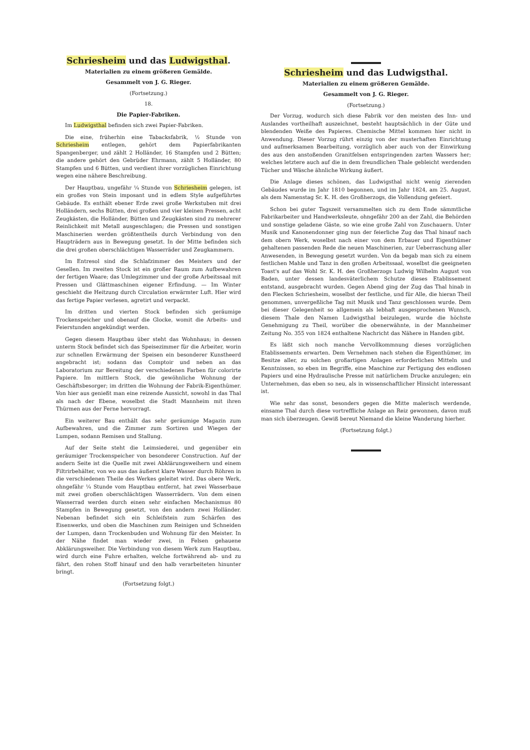Schriesheim und das Ludwigsthal.
Materialien zu einem größeren Gemälde.
Gesammelt von J. G. Rieger.
(Fortsetzung.)
18.
Die Papier-Fabriken.
Im Ludwigsthal befinden sich zwei Papier-Fabriken.
Die eine, früherhin eine Tabacksfabrik, ½ Stunde von Schriesheim entlegen, gehört dem Papierfabrikanten Spangenberger, und zählt 2 Holländer, 16 Stampfen und 2 Bütten; die andere gehört den Gebrüder Ehrmann, zählt 5 Holländer, 80 Stampfen und 6 Bütten, und verdient ihrer vorzüglichen Einrichtung wegen eine nähere Beschreibung.
Der Hauptbau, ungefähr ¼ Stunde von Schriesheim gelegen, ist ein großes von Stein imposant und in edlem Style aufgeführtes Gebäude. Es enthält ebener Erde zwei große Werkstuben mit drei Holländern, sechs Bütten, drei großen und vier kleinen Pressen, acht Zeugkästen, die Holländer, Bütten und Zeugkästen sind zu mehrerer Reinlichkeit mit Metall ausgeschlagen; die Pressen und sonstigen Maschinerien werden größtentheils durch Verbindung von den Haupträdern aus in Bewegung gesetzt. In der Mitte befinden sich die drei großen oberschlächtigen Wasserräder und Zeugkammern.
Im Entresol sind die Schlafzimmer des Meisters und der Gesellen. Im zweiten Stock ist ein großer Raum zum Aufbewahren der fertigen Waare; das Umlegzimmer und der große Arbeitssaal mit Pressen und Glättmaschinen eigener Erfindung. — Im Winter geschieht die Heitzung durch Circulation erwärmter Luft. Hier wird das fertige Papier verlesen, agretirt und verpackt.
Im dritten und vierten Stock befinden sich geräumige Trockenspeicher und obenauf die Glocke, womit die Arbeits- und Feierstunden angekündigt werden.
Gegen diesem Hauptbau über steht das Wohnhaus; in dessen unterm Stock befindet sich das Speisezimmer für die Arbeiter, worin zur schnellen Erwärmung der Speisen ein besonderer Kunstheerd angebracht ist; sodann das Comptoir und neben an das Laboratorium zur Bereitung der verschiedenen Farben für colorirte Papiere. Im mittlern Stock, die gewöhnliche Wohnung der Geschäftsbesorger; im dritten die Wohnung der Fabrik-Eigenthümer. Von hier aus genießt man eine reizende Aussicht, sowohl in das Thal als nach der Ebene, woselbst die Stadt Mannheim mit ihren Thürmen aus der Ferne hervorragt.
Ein weiterer Bau enthält das sehr geräumige Magazin zum Aufbewahren, und die Zimmer zum Sortiren und Wiegen der Lumpen, sodann Remisen und Stallung.
Auf der Seite steht die Leimsiederei, und gegenüber ein geräumiger Trockenspeicher von besonderer Construction. Auf der andern Seite ist die Quelle mit zwei Abklärungsweihern und einem Filtrirbehälter, von wo aus das äußerst klare Wasser durch Röhren in die verschiedenen Theile des Werkes geleitet wird. Das obere Werk, ohngefähr ¼ Stunde vom Hauptbau entfernt, hat zwei Wasserbaue mit zwei großen oberschlächtigen Wasserrädern. Von dem einen Wasserrad werden durch einen sehr einfachen Mechanismus 80 Stampfen in Bewegung gesetzt, von den andern zwei Holländer. Nebenan befindet sich ein Schleifstein zum Schärfen des Eisenwerks, und oben die Maschinen zum Reinigen und Schneiden der Lumpen, dann Trockenbuden und Wohnung für den Meister. In der Nähe findet man wieder zwei, in Felsen gehauene Abklärungsweiher. Die Verbindung von diesem Werk zum Hauptbau, wird durch eine Fuhre erhalten, welche fortwährend ab- und zu fährt, den rohen Stoff hinauf und den halb verarbeiteten hinunter bringt.
(Fortsetzung folgt.)
Schriesheim und das Ludwigsthal.
Materialien zu einem größeren Gemälde.
Gesammelt von J. G. Rieger.
(Fortsetzung.)
Der Vorzug, wodurch sich diese Fabrik vor den meisten des Inn- und Auslandes vortheilhaft auszeichnet, besteht hauptsächlich in der Güte und blendenden Weiße des Papieres. Chemische Mittel kommen hier nicht in Anwendung. Dieser Vorzug rührt einzig von der musterhaften Einrichtung und aufmerksamen Bearbeitung, vorzüglich aber auch von der Einwirkung des aus den anstoßenden Granitfelsen entspringenden zarten Wassers her; welches letztere auch auf die in dem freundlichen Thale gebleicht werdenden Tücher und Wäsche ähnliche Wirkung äußert.
Die Anlage dieses schönen, das Ludwigsthal nicht wenig zierenden Gebäudes wurde im Jahr 1810 begonnen, und im Jahr 1824, am 25. August, als dem Namenstag Sr. K. H. des Großherzogs, die Vollendung gefeiert.
Schon bei guter Tagszeit versammelten sich zu dem Ende sämmtliche Fabrikarbeiter und Handwerksleute, ohngefähr 200 an der Zahl, die Behörden und sonstige geladene Gäste, so wie eine große Zahl von Zuschauern. Unter Musik und Kanonendonner ging nun der feierliche Zug das Thal hinauf nach dem obern Werk, woselbst nach einer von dem Erbauer und Eigenthümer gehaltenen passenden Rede die neuen Maschinerien, zur Ueberraschung aller Anwesenden, in Bewegung gesetzt wurden. Von da begab man sich zu einem festlichen Mahle und Tanz in den großen Arbeitssaal, woselbst die geeigneten Toast's auf das Wohl Sr. K. H. des Großherzogs Ludwig Wilhelm August von Baden, unter dessen landesväterlichem Schutze dieses Etablissement entstand, ausgebracht wurden. Gegen Abend ging der Zug das Thal hinab in den Flecken Schriesheim, woselbst der festliche, und für Alle, die hieran Theil genommen, unvergeßliche Tag mit Musik und Tanz geschlossen wurde. Dem bei dieser Gelegenheit so allgemein als lebhaft ausgesprochenen Wunsch, diesem Thale den Namen Ludwigsthal beizulegen, wurde die höchste Genehmigung zu Theil, worüber die obenerwähnte, in der Mannheimer Zeitung No. 355 von 1824 enthaltene Nachricht das Nähere in Handen gibt.
Es läßt sich noch manche Vervollkommnung dieses vorzüglichen Etablissements erwarten. Dem Vernehmen nach stehen die Eigenthümer, im Besitze aller, zu solchen großartigen Anlagen erforderlichen Mitteln und Kenntnissen, so eben im Begriffe, eine Maschine zur Fertigung des endlosen Papiers und eine Hydraulische Presse mit natürlichem Drucke anzulegen; ein Unternehmen, das eben so neu, als in wissenschaftlicher Hinsicht interessant ist.
Wie sehr das sonst, besonders gegen die Mitte malerisch werdende, einsame Thal durch diese vortreffliche Anlage an Reiz gewonnen, davon muß man sich überzeugen. Gewiß bereut Niemand die kleine Wanderung hierher.
(Fortsetzung folgt.)